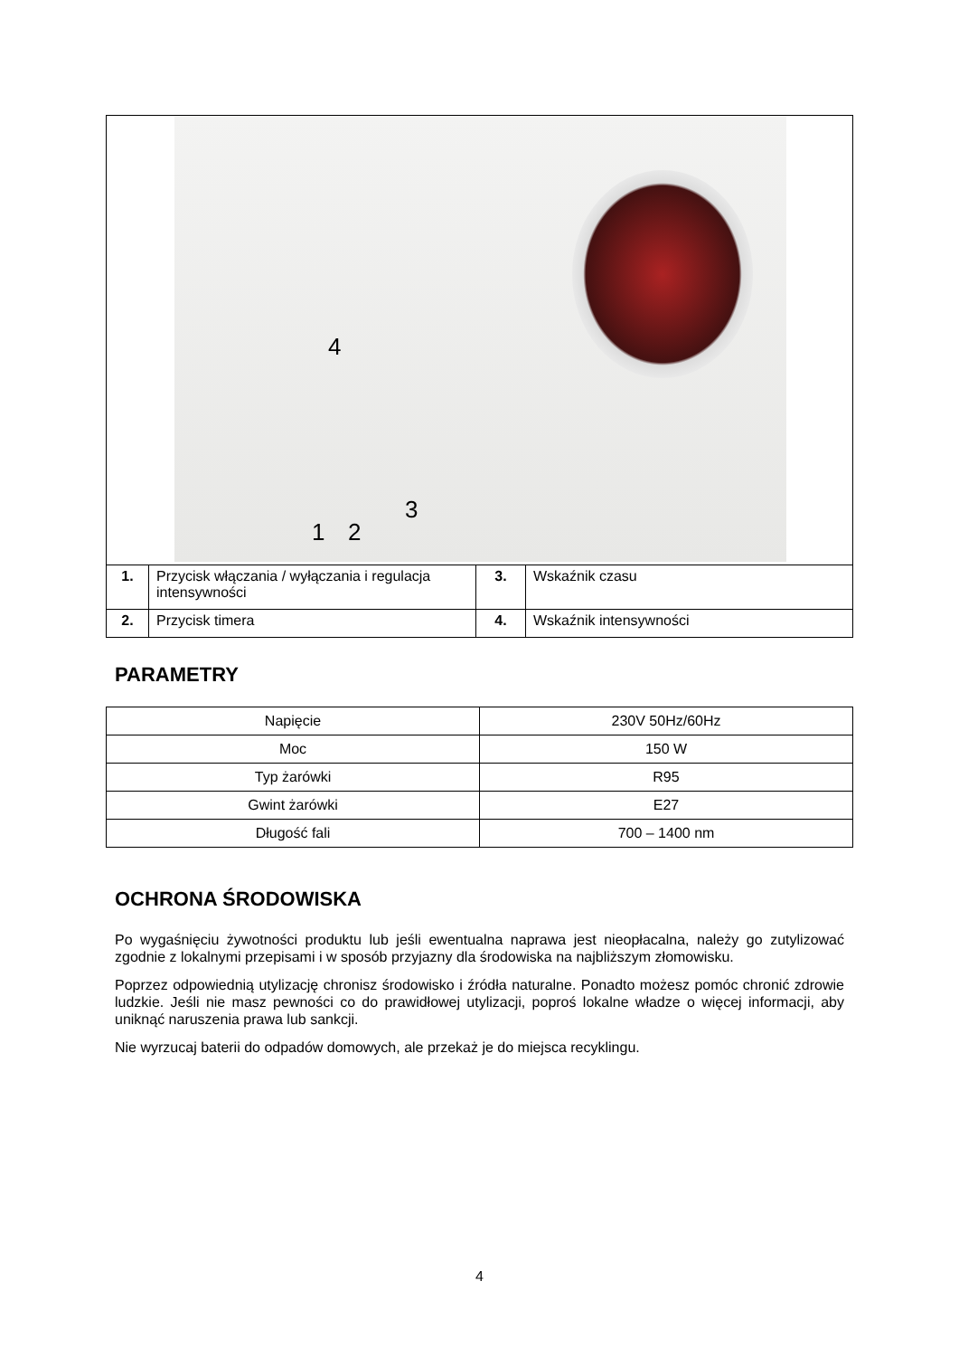4
3
1 2
| 1. | Przycisk włączania / wyłączania i regulacja intensywności | 3. | Wskaźnik czasu |
| 2. | Przycisk timera | 4. | Wskaźnik intensywności |
PARAMETRY
| Napięcie | 230V 50Hz/60Hz |
| Moc | 150 W |
| Typ żarówki | R95 |
| Gwint żarówki | E27 |
| Długość fali | 700 – 1400 nm |
OCHRONA ŚRODOWISKA
Po wygaśnięciu żywotności produktu lub jeśli ewentualna naprawa jest nieopłacalna, należy go zutylizować zgodnie z lokalnymi przepisami i w sposób przyjazny dla środowiska na najbliższym złomowisku.
Poprzez odpowiednią utylizację chronisz środowisko i źródła naturalne. Ponadto możesz pomóc chronić zdrowie ludzkie. Jeśli nie masz pewności co do prawidłowej utylizacji, poproś lokalne władze o więcej informacji, aby uniknąć naruszenia prawa lub sankcji.
Nie wyrzucaj baterii do odpadów domowych, ale przekaż je do miejsca recyklingu.
4